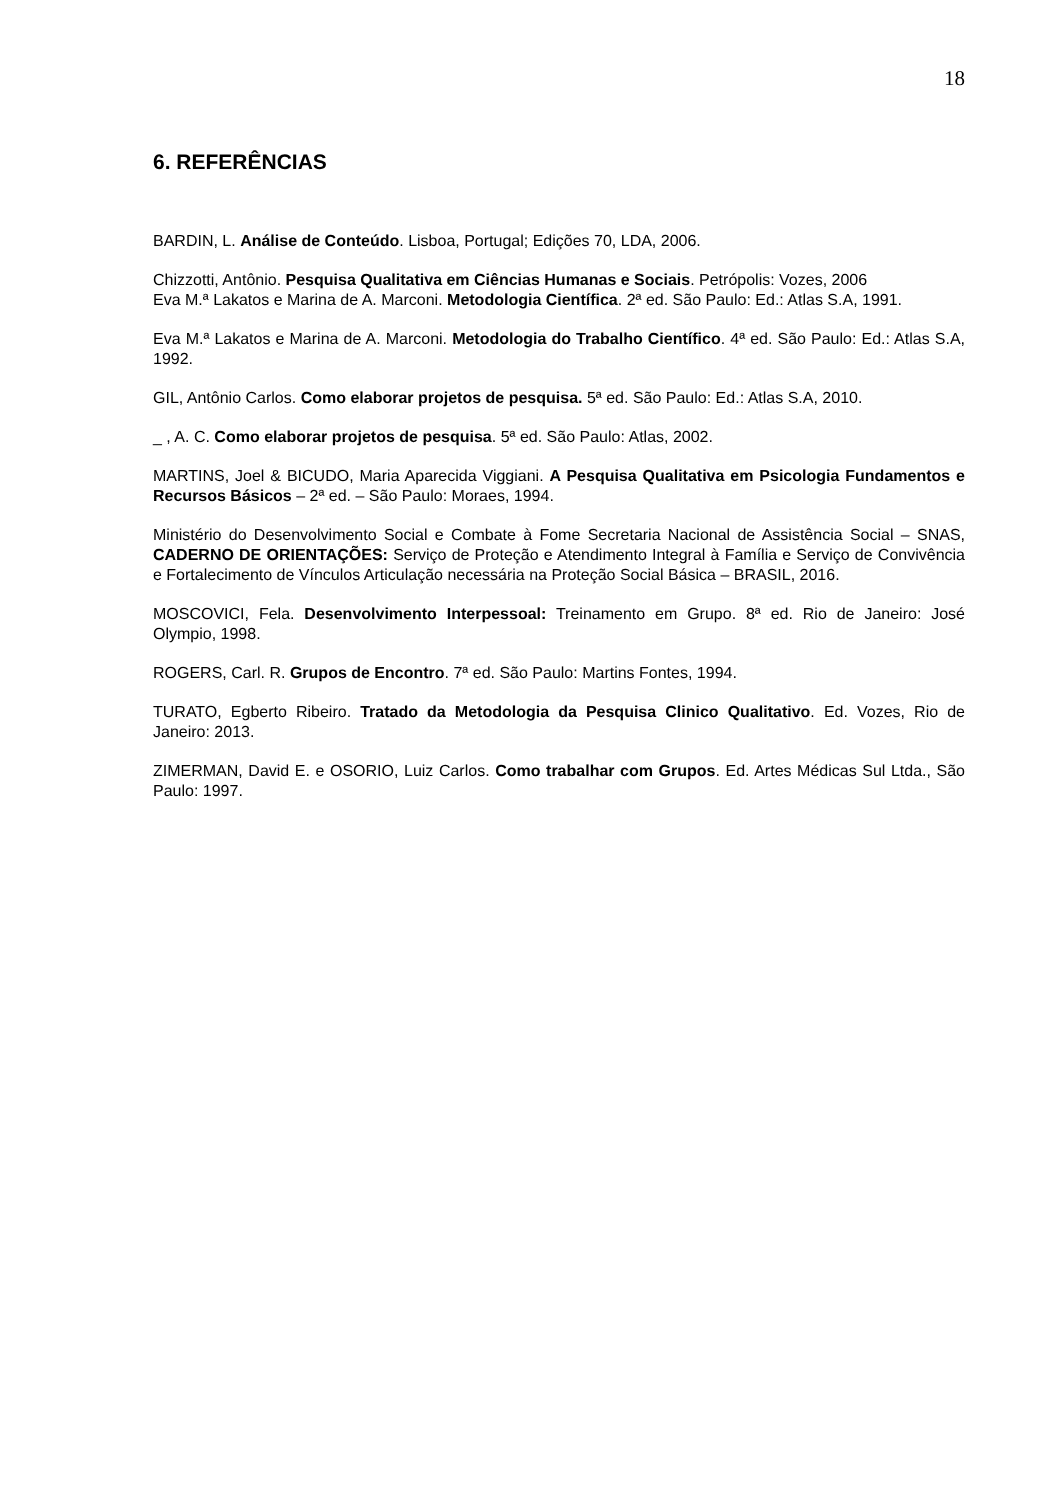18
6. REFERÊNCIAS
BARDIN, L. Análise de Conteúdo. Lisboa, Portugal; Edições 70, LDA, 2006.
Chizzotti, Antônio. Pesquisa Qualitativa em Ciências Humanas e Sociais. Petrópolis: Vozes, 2006
Eva M.ª Lakatos e Marina de A. Marconi. Metodologia Científica. 2ª ed. São Paulo: Ed.: Atlas S.A, 1991.
Eva M.ª Lakatos e Marina de A. Marconi. Metodologia do Trabalho Científico. 4ª ed. São Paulo: Ed.: Atlas S.A, 1992.
GIL, Antônio Carlos. Como elaborar projetos de pesquisa. 5ª ed. São Paulo: Ed.: Atlas S.A, 2010.
_ , A. C. Como elaborar projetos de pesquisa. 5ª ed. São Paulo: Atlas, 2002.
MARTINS, Joel & BICUDO, Maria Aparecida Viggiani. A Pesquisa Qualitativa em Psicologia Fundamentos e Recursos Básicos – 2ª ed. – São Paulo: Moraes, 1994.
Ministério do Desenvolvimento Social e Combate à Fome Secretaria Nacional de Assistência Social – SNAS, CADERNO DE ORIENTAÇÕES: Serviço de Proteção e Atendimento Integral à Família e Serviço de Convivência e Fortalecimento de Vínculos Articulação necessária na Proteção Social Básica – BRASIL, 2016.
MOSCOVICI, Fela. Desenvolvimento Interpessoal: Treinamento em Grupo. 8ª ed. Rio de Janeiro: José Olympio, 1998.
ROGERS, Carl. R. Grupos de Encontro. 7ª ed. São Paulo: Martins Fontes, 1994.
TURATO, Egberto Ribeiro. Tratado da Metodologia da Pesquisa Clinico Qualitativo. Ed. Vozes, Rio de Janeiro: 2013.
ZIMERMAN, David E. e OSORIO, Luiz Carlos. Como trabalhar com Grupos. Ed. Artes Médicas Sul Ltda., São Paulo: 1997.